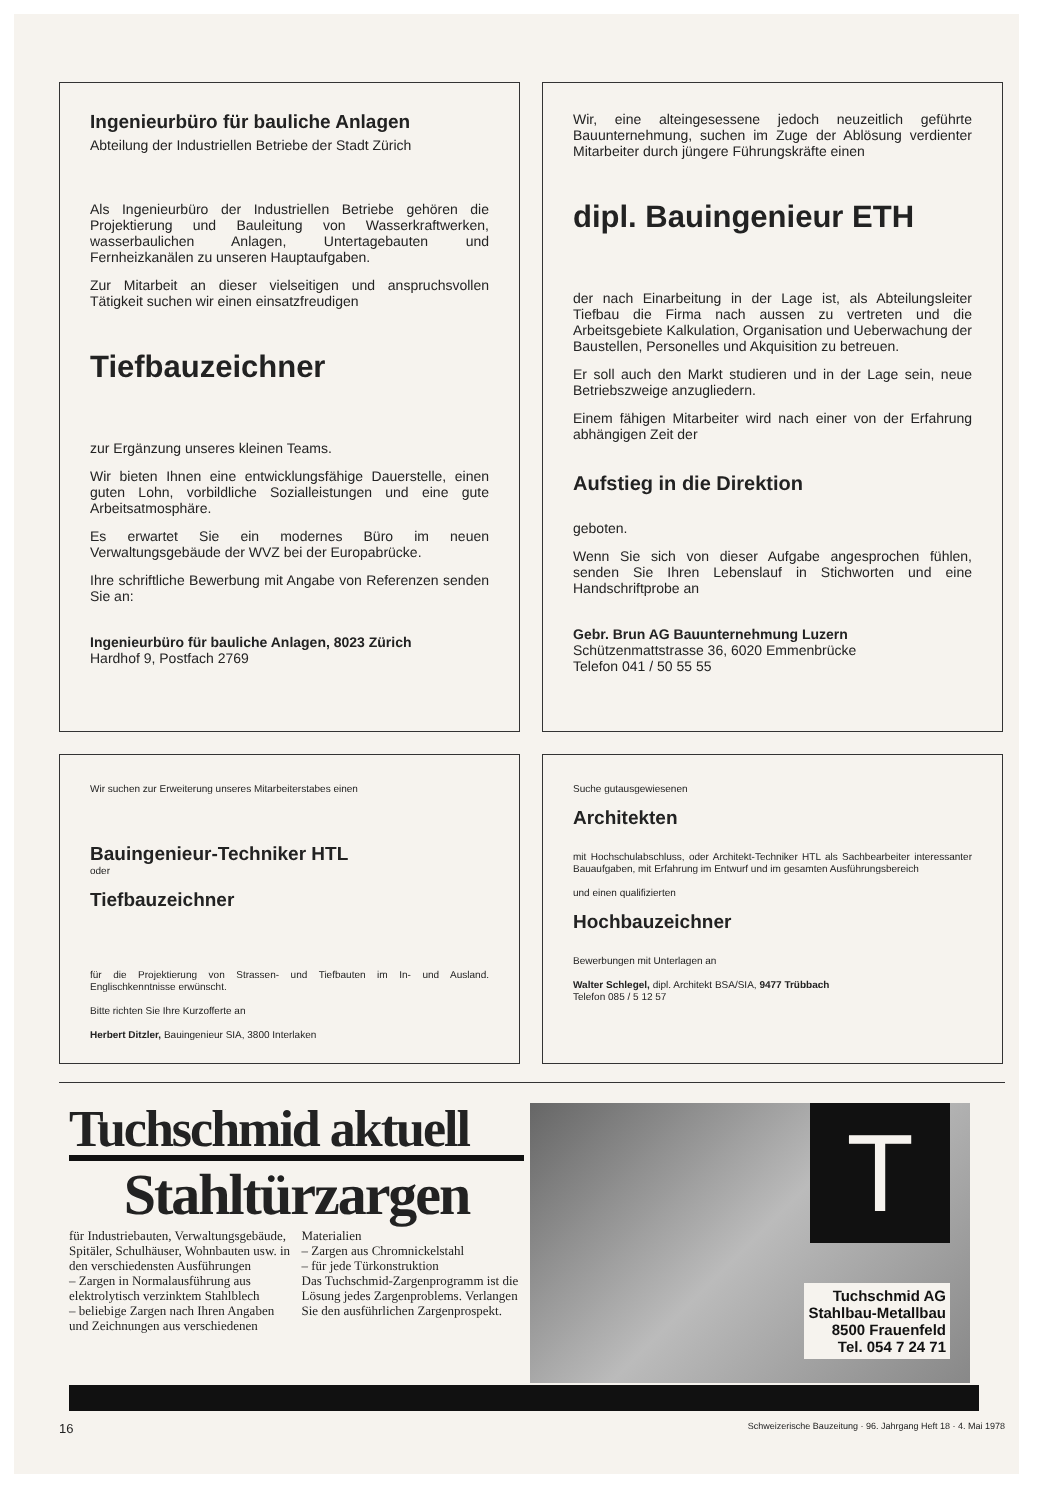Ingenieurbüro für bauliche Anlagen
Abteilung der Industriellen Betriebe der Stadt Zürich
Als Ingenieurbüro der Industriellen Betriebe gehören die Projektierung und Bauleitung von Wasserkraftwerken, wasserbaulichen Anlagen, Untertagebauten und Fernheizkanälen zu unseren Hauptaufgaben.
Zur Mitarbeit an dieser vielseitigen und anspruchsvollen Tätigkeit suchen wir einen einsatzfreudigen
Tiefbauzeichner
zur Ergänzung unseres kleinen Teams.
Wir bieten Ihnen eine entwicklungsfähige Dauerstelle, einen guten Lohn, vorbildliche Sozialleistungen und eine gute Arbeitsatmosphäre.
Es erwartet Sie ein modernes Büro im neuen Verwaltungsgebäude der WVZ bei der Europabrücke.
Ihre schriftliche Bewerbung mit Angabe von Referenzen senden Sie an:
Ingenieurbüro für bauliche Anlagen, 8023 Zürich
Hardhof 9, Postfach 2769
Wir, eine alteingesessene jedoch neuzeitlich geführte Bauunternehmung, suchen im Zuge der Ablösung verdienter Mitarbeiter durch jüngere Führungskräfte einen
dipl. Bauingenieur ETH
der nach Einarbeitung in der Lage ist, als Abteilungsleiter Tiefbau die Firma nach aussen zu vertreten und die Arbeitsgebiete Kalkulation, Organisation und Ueberwachung der Baustellen, Personelles und Akquisition zu betreuen.
Er soll auch den Markt studieren und in der Lage sein, neue Betriebszweige anzugliedern.
Einem fähigen Mitarbeiter wird nach einer von der Erfahrung abhängigen Zeit der
Aufstieg in die Direktion
geboten.
Wenn Sie sich von dieser Aufgabe angesprochen fühlen, senden Sie Ihren Lebenslauf in Stichworten und eine Handschriftprobe an
Gebr. Brun AG Bauunternehmung Luzern
Schützenmattstrasse 36, 6020 Emmenbrücke
Telefon 041 / 50 55 55
Wir suchen zur Erweiterung unseres Mitarbeiterstabes einen
Bauingenieur-Techniker HTL
oder
Tiefbauzeichner
für die Projektierung von Strassen- und Tiefbauten im In- und Ausland. Englischkenntnisse erwünscht.
Bitte richten Sie Ihre Kurzofferte an
Herbert Ditzler, Bauingenieur SIA, 3800 Interlaken
Suche gutausgewiesenen
Architekten
mit Hochschulabschluss, oder Architekt-Techniker HTL als Sachbearbeiter interessanter Bauaufgaben, mit Erfahrung im Entwurf und im gesamten Ausführungsbereich
und einen qualifizierten
Hochbauzeichner
Bewerbungen mit Unterlagen an
Walter Schlegel, dipl. Architekt BSA/SIA, 9477 Trübbach
Telefon 085 / 5 12 57
Tuchschmid aktuell
Stahltürzargen
für Industriebauten, Verwaltungsgebäude, Spitäler, Schulhäuser, Wohnbauten usw. in den verschiedensten Ausführungen
– Zargen in Normalausführung aus elektrolytisch verzinktem Stahlblech
– beliebige Zargen nach Ihren Angaben und Zeichnungen aus verschiedenen Materialien
– Zargen aus Chromnickelstahl
– für jede Türkonstruktion
Das Tuchschmid-Zargenprogramm ist die Lösung jedes Zargenproblems. Verlangen Sie den ausführlichen Zargenprospekt.
T
Tuchschmid AG
Stahlbau-Metallbau
8500 Frauenfeld
Tel. 054 7 24 71
16 Schweizerische Bauzeitung · 96. Jahrgang Heft 18 · 4. Mai 1978